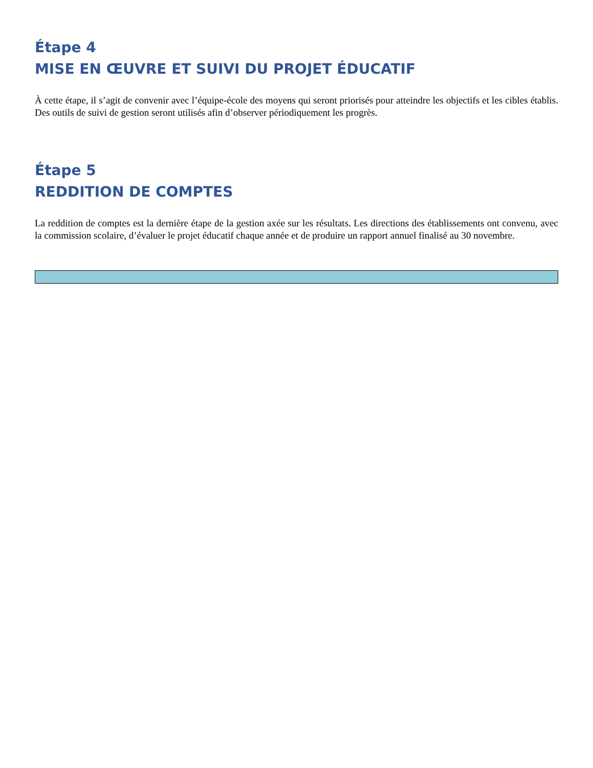Étape 4
MISE EN ŒUVRE ET SUIVI DU PROJET ÉDUCATIF
À cette étape, il s’agit de convenir avec l’équipe-école des moyens qui seront priorisés pour atteindre les objectifs et les cibles établis. Des outils de suivi de gestion seront utilisés afin d’observer périodiquement les progrès.
Étape 5
REDDITION DE COMPTES
La reddition de comptes est la dernière étape de la gestion axée sur les résultats. Les directions des établissements ont convenu, avec la commission scolaire, d’évaluer le projet éducatif chaque année et de produire un rapport annuel finalisé au 30 novembre.